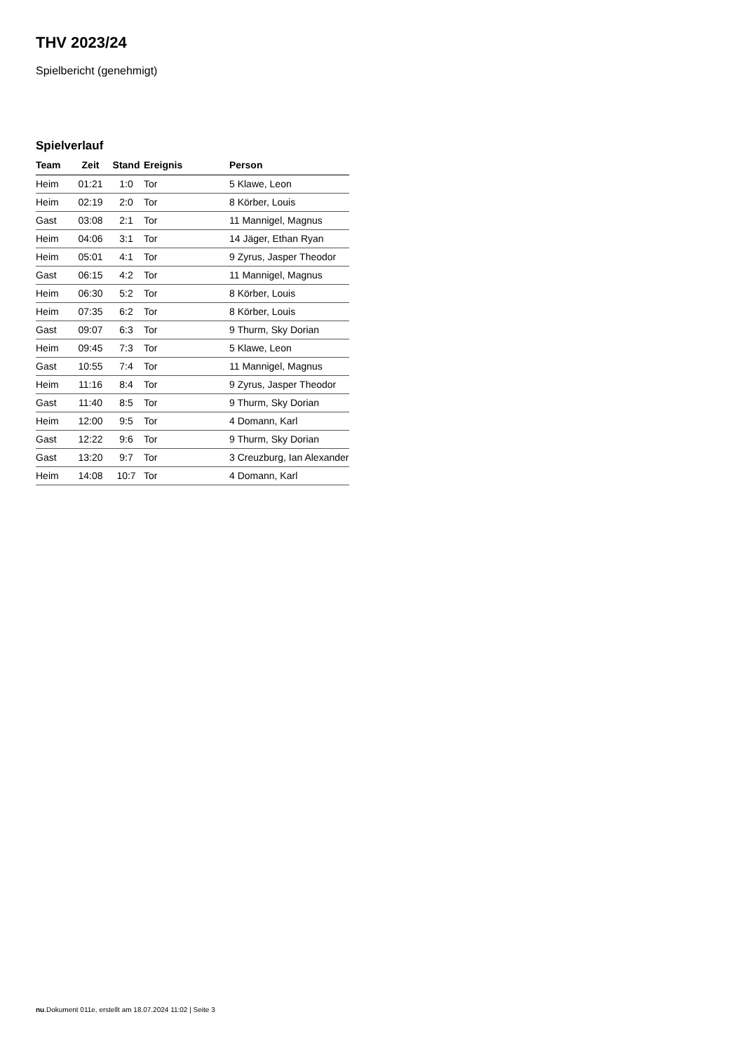THV 2023/24
Spielbericht (genehmigt)
Spielverlauf
| Team | Zeit | Stand | Ereignis | Person |
| --- | --- | --- | --- | --- |
| Heim | 01:21 | 1:0 | Tor | 5 Klawe, Leon |
| Heim | 02:19 | 2:0 | Tor | 8 Körber, Louis |
| Gast | 03:08 | 2:1 | Tor | 11 Mannigel, Magnus |
| Heim | 04:06 | 3:1 | Tor | 14 Jäger, Ethan Ryan |
| Heim | 05:01 | 4:1 | Tor | 9 Zyrus, Jasper Theodor |
| Gast | 06:15 | 4:2 | Tor | 11 Mannigel, Magnus |
| Heim | 06:30 | 5:2 | Tor | 8 Körber, Louis |
| Heim | 07:35 | 6:2 | Tor | 8 Körber, Louis |
| Gast | 09:07 | 6:3 | Tor | 9 Thurm, Sky Dorian |
| Heim | 09:45 | 7:3 | Tor | 5 Klawe, Leon |
| Gast | 10:55 | 7:4 | Tor | 11 Mannigel, Magnus |
| Heim | 11:16 | 8:4 | Tor | 9 Zyrus, Jasper Theodor |
| Gast | 11:40 | 8:5 | Tor | 9 Thurm, Sky Dorian |
| Heim | 12:00 | 9:5 | Tor | 4 Domann, Karl |
| Gast | 12:22 | 9:6 | Tor | 9 Thurm, Sky Dorian |
| Gast | 13:20 | 9:7 | Tor | 3 Creuzburg, Ian Alexander |
| Heim | 14:08 | 10:7 | Tor | 4 Domann, Karl |
nu.Dokument 011e, erstellt am 18.07.2024 11:02 | Seite 3